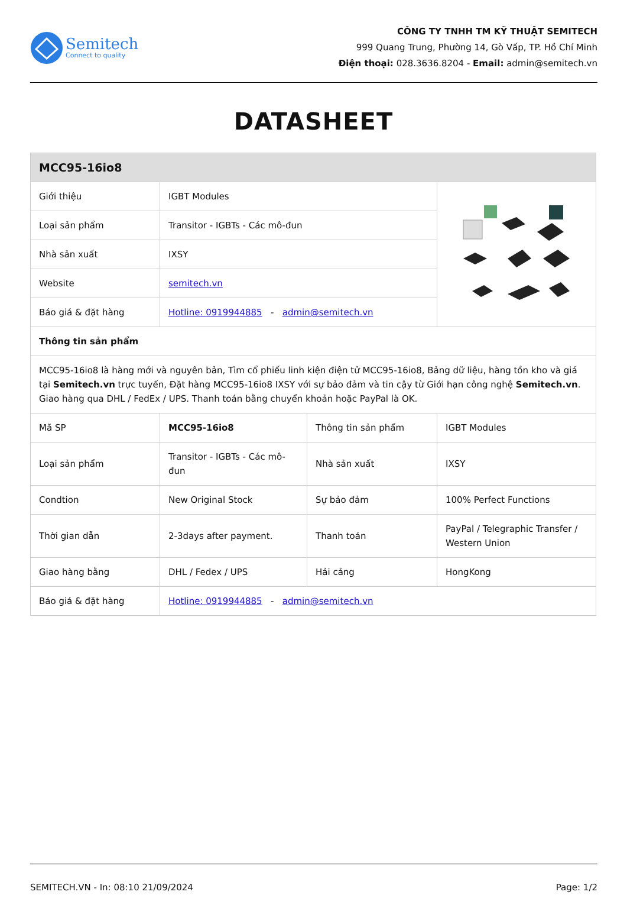Semitech
Connect to quality
CÔNG TY TNHH TM KỸ THUẬT SEMITECH
999 Quang Trung, Phường 14, Gò Vấp, TP. Hồ Chí Minh
Điện thoại: 028.3636.8204 - Email: admin@semitech.vn
DATASHEET
| MCC95-16io8 | | | |
| Giới thiệu | IGBT Modules | | |
| Loại sản phẩm | Transitor - IGBTs - Các mô-đun | | |
| Nhà sản xuất | IXSY | | |
| Website | semitech.vn | | |
| Báo giá & đặt hàng | Hotline: 0919944885 - admin@semitech.vn | | |
| Thông tin sản phẩm | | | |
| MCC95-16io8 là hàng mới và nguyên bản, Tìm cổ phiếu linh kiện điện tử MCC95-16io8, Bảng dữ liệu, hàng tồn kho và giá tại Semitech.vn trực tuyến, Đặt hàng MCC95-16io8 IXSY với sự bảo đảm và tin cậy từ Giới hạn công nghệ Semitech.vn . Giao hàng qua DHL / FedEx / UPS. Thanh toán bằng chuyển khoản hoặc PayPal là OK. | | | |
| Mã SP | MCC95-16io8 | Thông tin sản phẩm | IGBT Modules |
| Loại sản phẩm | Transitor - IGBTs - Các mô-đun | Nhà sản xuất | IXSY |
| Condtion | New Original Stock | Sự bảo đảm | 100% Perfect Functions |
| Thời gian dẫn | 2-3days after payment. | Thanh toán | PayPal / Telegraphic Transfer / Western Union |
| Giao hàng bằng | DHL / Fedex / UPS | Hải cảng | HongKong |
| Báo giá & đặt hàng | Hotline: 0919944885 - admin@semitech.vn | | |
SEMITECH.VN - In: 08:10 21/09/2024 Page: 1/2